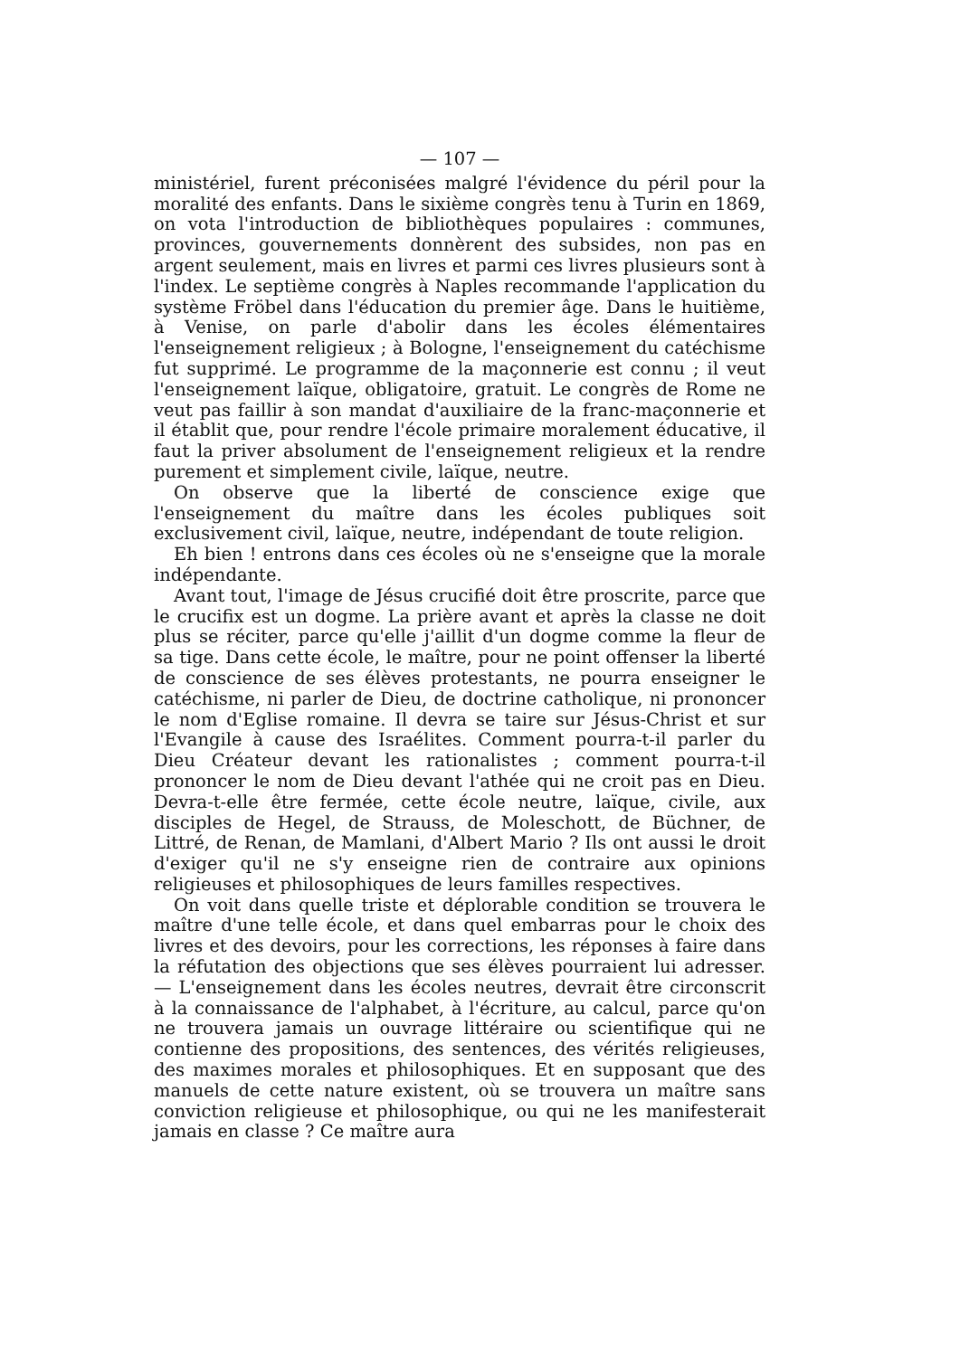— 107 —
ministériel, furent préconisées malgré l'évidence du péril pour la moralité des enfants. Dans le sixième congrès tenu à Turin en 1869, on vota l'introduction de bibliothèques populaires : communes, provinces, gouvernements donnèrent des subsides, non pas en argent seulement, mais en livres et parmi ces livres plusieurs sont à l'index. Le septième congrès à Naples recommande l'application du système Fröbel dans l'éducation du premier âge. Dans le huitième, à Venise, on parle d'abolir dans les écoles élémentaires l'enseignement religieux ; à Bologne, l'enseignement du catéchisme fut supprimé. Le programme de la maçonnerie est connu ; il veut l'enseignement laïque, obligatoire, gratuit. Le congrès de Rome ne veut pas faillir à son mandat d'auxiliaire de la franc-maçonnerie et il établit que, pour rendre l'école primaire moralement éducative, il faut la priver absolument de l'enseignement religieux et la rendre purement et simplement civile, laïque, neutre.
On observe que la liberté de conscience exige que l'enseignement du maître dans les écoles publiques soit exclusivement civil, laïque, neutre, indépendant de toute religion.
Eh bien ! entrons dans ces écoles où ne s'enseigne que la morale indépendante.
Avant tout, l'image de Jésus crucifié doit être proscrite, parce que le crucifix est un dogme. La prière avant et après la classe ne doit plus se réciter, parce qu'elle j'aillit d'un dogme comme la fleur de sa tige. Dans cette école, le maître, pour ne point offenser la liberté de conscience de ses élèves protestants, ne pourra enseigner le catéchisme, ni parler de Dieu, de doctrine catholique, ni prononcer le nom d'Eglise romaine. Il devra se taire sur Jésus-Christ et sur l'Evangile à cause des Israélites. Comment pourra-t-il parler du Dieu Créateur devant les rationalistes ; comment pourra-t-il prononcer le nom de Dieu devant l'athée qui ne croit pas en Dieu. Devra-t-elle être fermée, cette école neutre, laïque, civile, aux disciples de Hegel, de Strauss, de Moleschott, de Büchner, de Littré, de Renan, de Mamlani, d'Albert Mario ? Ils ont aussi le droit d'exiger qu'il ne s'y enseigne rien de contraire aux opinions religieuses et philosophiques de leurs familles respectives.
On voit dans quelle triste et déplorable condition se trouvera le maître d'une telle école, et dans quel embarras pour le choix des livres et des devoirs, pour les corrections, les réponses à faire dans la réfutation des objections que ses élèves pourraient lui adresser. — L'enseignement dans les écoles neutres, devrait être circonscrit à la connaissance de l'alphabet, à l'écriture, au calcul, parce qu'on ne trouvera jamais un ouvrage littéraire ou scientifique qui ne contienne des propositions, des sentences, des vérités religieuses, des maximes morales et philosophiques. Et en supposant que des manuels de cette nature existent, où se trouvera un maître sans conviction religieuse et philosophique, ou qui ne les manifesterait jamais en classe ? Ce maître aura